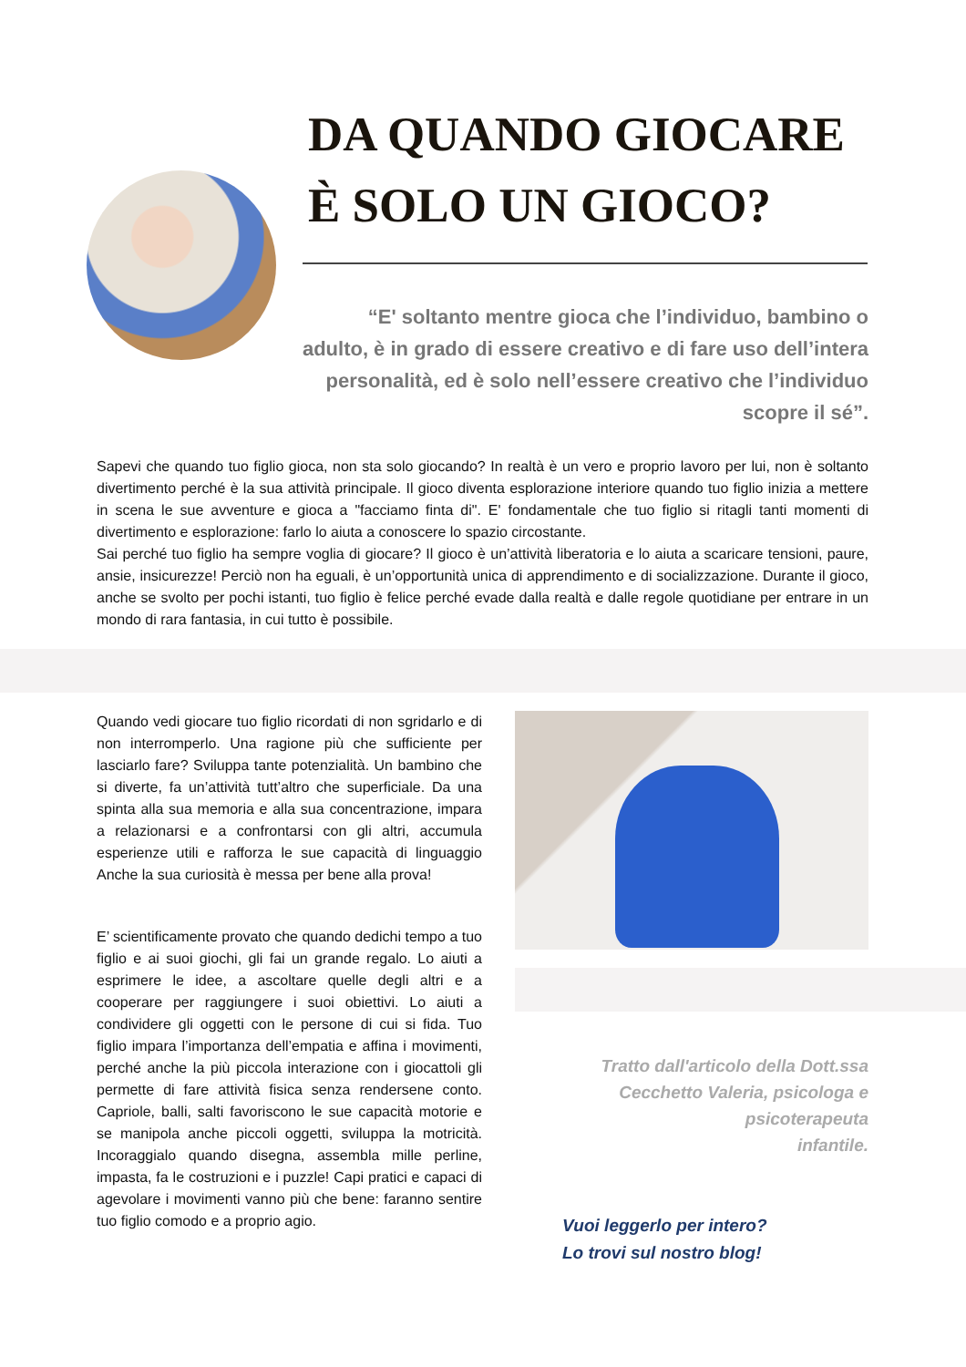DA QUANDO GIOCARE
È SOLO UN GIOCO?
“E' soltanto mentre gioca che l’individuo, bambino o adulto, è in grado di essere creativo e di fare uso dell’intera personalità, ed è solo nell’essere creativo che l’individuo scopre il sé”.
Sapevi che quando tuo figlio gioca, non sta solo giocando? In realtà è un vero e proprio lavoro per lui, non è soltanto divertimento perché è la sua attività principale. Il gioco diventa esplorazione interiore quando tuo figlio inizia a mettere in scena le sue avventure e gioca a "facciamo finta di". E' fondamentale che tuo figlio si ritagli tanti momenti di divertimento e esplorazione: farlo lo aiuta a conoscere lo spazio circostante.
Sai perché tuo figlio ha sempre voglia di giocare? Il gioco è un’attività liberatoria e lo aiuta a scaricare tensioni, paure, ansie, insicurezze! Perciò non ha eguali, è un’opportunità unica di apprendimento e di socializzazione. Durante il gioco, anche se svolto per pochi istanti, tuo figlio è felice perché evade dalla realtà e dalle regole quotidiane per entrare in un mondo di rara fantasia, in cui tutto è possibile.
Quando vedi giocare tuo figlio ricordati di non sgridarlo e di non interromperlo. Una ragione più che sufficiente per lasciarlo fare? Sviluppa tante potenzialità. Un bambino che si diverte, fa un’attività tutt’altro che superficiale. Da una spinta alla sua memoria e alla sua concentrazione, impara a relazionarsi e a confrontarsi con gli altri, accumula esperienze utili e rafforza le sue capacità di linguaggio Anche la sua curiosità è messa per bene alla prova!
E’ scientificamente provato che quando dedichi tempo a tuo figlio e ai suoi giochi, gli fai un grande regalo. Lo aiuti a esprimere le idee, a ascoltare quelle degli altri e a cooperare per raggiungere i suoi obiettivi. Lo aiuti a condividere gli oggetti con le persone di cui si fida. Tuo figlio impara l’importanza dell’empatia e affina i movimenti, perché anche la più piccola interazione con i giocattoli gli permette di fare attività fisica senza rendersene conto. Capriole, balli, salti favoriscono le sue capacità motorie e se manipola anche piccoli oggetti, sviluppa la motricità. Incoraggialo quando disegna, assembla mille perline, impasta, fa le costruzioni e i puzzle! Capi pratici e capaci di agevolare i movimenti vanno più che bene: faranno sentire tuo figlio comodo e a proprio agio.
Tratto dall'articolo della Dott.ssa Cecchetto Valeria, psicologa e psicoterapeuta
infantile.
Vuoi leggerlo per intero?
Lo trovi sul nostro blog!